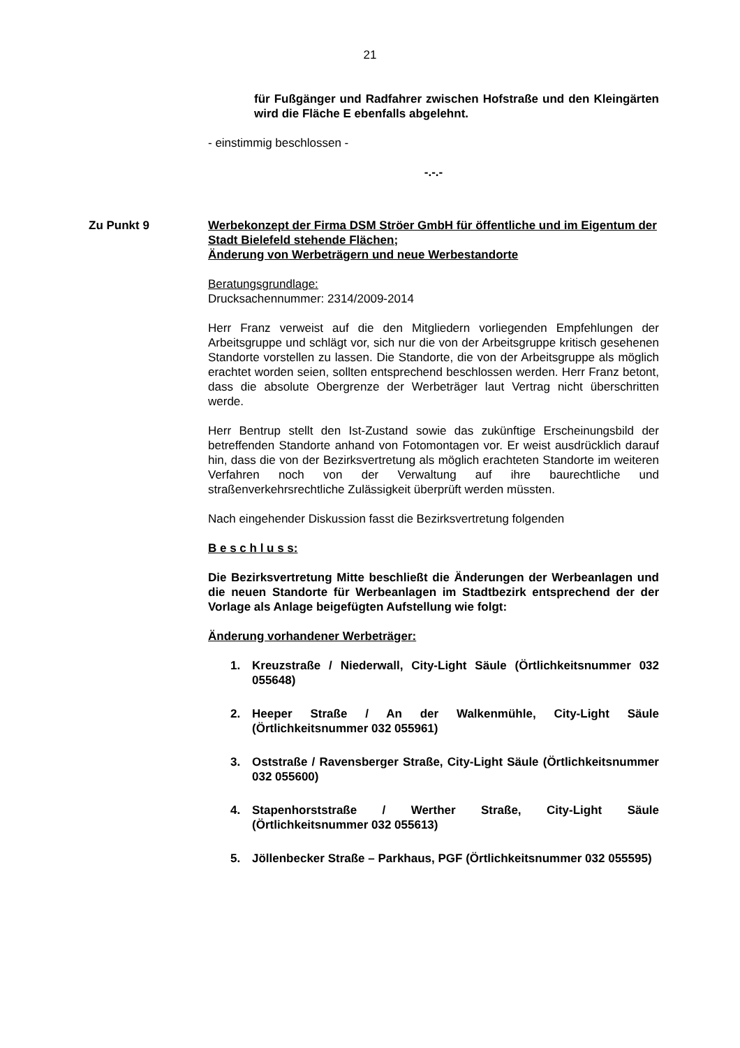21
für Fußgänger und Radfahrer zwischen Hofstraße und den Kleingärten wird die Fläche E ebenfalls abgelehnt.
- einstimmig beschlossen -
-.-.-
Zu Punkt 9 Werbekonzept der Firma DSM Ströer GmbH für öffentliche und im Eigentum der Stadt Bielefeld stehende Flächen;
Änderung von Werbeträgern und neue Werbestandorte
Beratungsgrundlage:
Drucksachennummer: 2314/2009-2014
Herr Franz verweist auf die den Mitgliedern vorliegenden Empfehlungen der Arbeitsgruppe und schlägt vor, sich nur die von der Arbeitsgruppe kritisch gesehenen Standorte vorstellen zu lassen. Die Standorte, die von der Arbeitsgruppe als möglich erachtet worden seien, sollten entsprechend beschlossen werden. Herr Franz betont, dass die absolute Obergrenze der Werbeträger laut Vertrag nicht überschritten werde.
Herr Bentrup stellt den Ist-Zustand sowie das zukünftige Erscheinungsbild der betreffenden Standorte anhand von Fotomontagen vor. Er weist ausdrücklich darauf hin, dass die von der Bezirksvertretung als möglich erachteten Standorte im weiteren Verfahren noch von der Verwaltung auf ihre baurechtliche und straßenverkehrsrechtliche Zulässigkeit überprüft werden müssten.
Nach eingehender Diskussion fasst die Bezirksvertretung folgenden
B e s c h l u s s:
Die Bezirksvertretung Mitte beschließt die Änderungen der Werbeanlagen und die neuen Standorte für Werbeanlagen im Stadtbezirk entsprechend der der Vorlage als Anlage beigefügten Aufstellung wie folgt:
Änderung vorhandener Werbeträger:
1. Kreuzstraße / Niederwall, City-Light Säule (Örtlichkeitsnummer 032 055648)
2. Heeper Straße / An der Walkenmühle, City-Light Säule (Örtlichkeitsnummer 032 055961)
3. Oststraße / Ravensberger Straße, City-Light Säule (Örtlichkeitsnummer 032 055600)
4. Stapenhorststraße / Werther Straße, City-Light Säule (Örtlichkeitsnummer 032 055613)
5. Jöllenbecker Straße – Parkhaus, PGF (Örtlichkeitsnummer 032 055595)